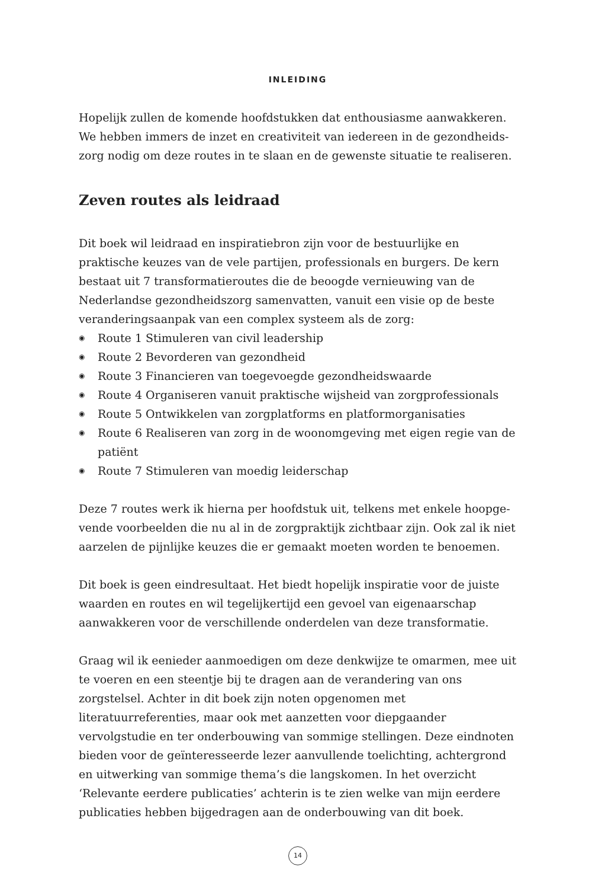INLEIDING
Hopelijk zullen de komende hoofdstukken dat enthousiasme aanwakkeren. We hebben immers de inzet en creativiteit van iedereen in de gezondheids­zorg nodig om deze routes in te slaan en de gewenste situatie te realiseren.
Zeven routes als leidraad
Dit boek wil leidraad en inspiratiebron zijn voor de bestuurlijke en praktische keuzes van de vele partijen, professionals en burgers. De kern bestaat uit 7 transformatieroutes die de beoogde vernieuwing van de Nederlandse gezond­heidszorg samenvatten, vanuit een visie op de beste veranderingsaanpak van een complex systeem als de zorg:
◉ Route 1 Stimuleren van civil leadership
◉ Route 2 Bevorderen van gezondheid
◉ Route 3 Financieren van toegevoegde gezondheidswaarde
◉ Route 4 Organiseren vanuit praktische wijsheid van zorgprofessionals
◉ Route 5 Ontwikkelen van zorgplatforms en platformorganisaties
◉ Route 6 Realiseren van zorg in de woonomgeving met eigen regie van de patiënt
◉ Route 7 Stimuleren van moedig leiderschap
Deze 7 routes werk ik hierna per hoofdstuk uit, telkens met enkele hoopge­vende voorbeelden die nu al in de zorgpraktijk zichtbaar zijn. Ook zal ik niet aarzelen de pijnlijke keuzes die er gemaakt moeten worden te benoemen.
Dit boek is geen eindresultaat. Het biedt hopelijk inspiratie voor de juiste waarden en routes en wil tegelijkertijd een gevoel van eigenaarschap aanwak­keren voor de verschillende onderdelen van deze transformatie.
Graag wil ik eenieder aanmoedigen om deze denkwijze te omarmen, mee uit te voeren en een steentje bij te dragen aan de verandering van ons zorgstelsel. Ach­ter in dit boek zijn noten opgenomen met literatuurreferenties, maar ook met aanzetten voor diepgaander vervolgstudie en ter onderbouwing van sommige stellingen. Deze eindnoten bieden voor de geïnteresseerde lezer aanvullende toelichting, achtergrond en uitwerking van sommige thema’s die langskomen. In het overzicht ‘Relevante eerdere publicaties’ achterin is te zien welke van mijn eerdere publicaties hebben bijgedragen aan de onderbouwing van dit boek.
14